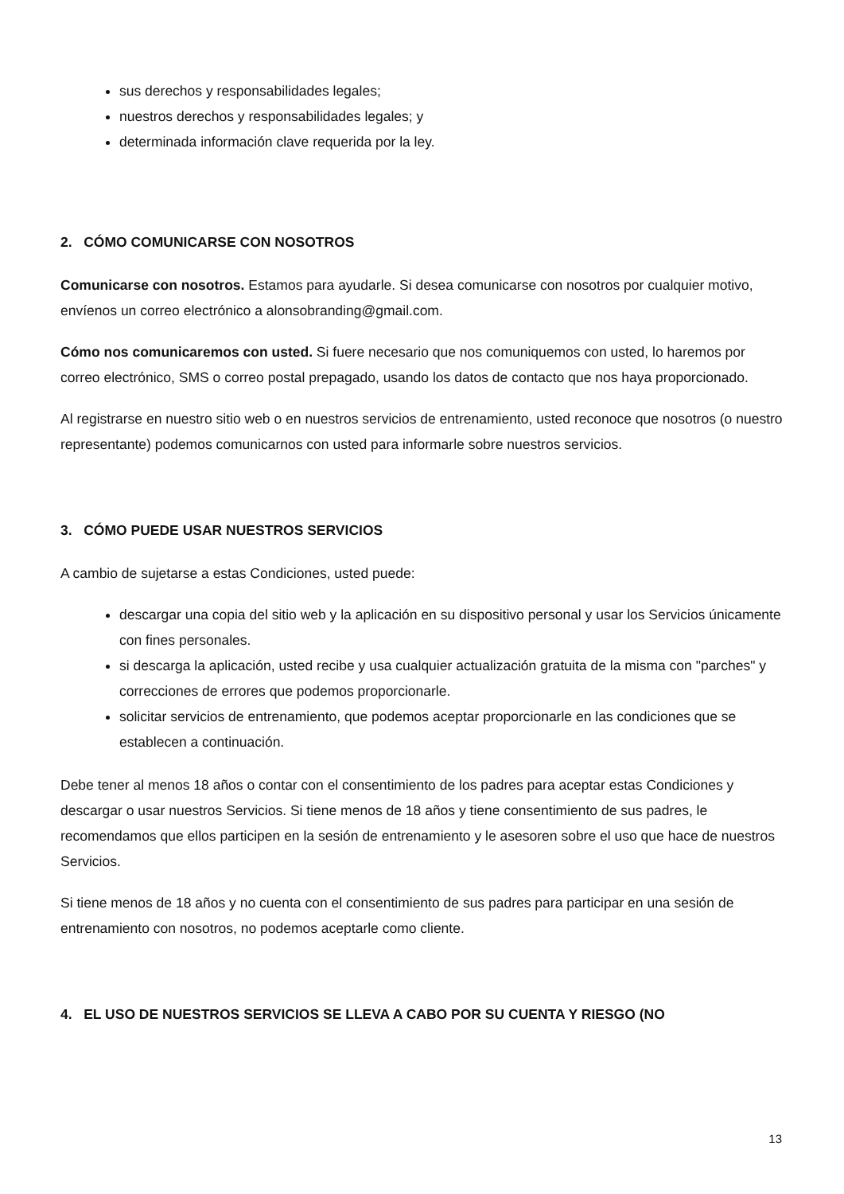sus derechos y responsabilidades legales;
nuestros derechos y responsabilidades legales; y
determinada información clave requerida por la ley.
2. CÓMO COMUNICARSE CON NOSOTROS
Comunicarse con nosotros. Estamos para ayudarle. Si desea comunicarse con nosotros por cualquier motivo, envíenos un correo electrónico a alonsobranding@gmail.com.
Cómo nos comunicaremos con usted. Si fuere necesario que nos comuniquemos con usted, lo haremos por correo electrónico, SMS o correo postal prepagado, usando los datos de contacto que nos haya proporcionado.
Al registrarse en nuestro sitio web o en nuestros servicios de entrenamiento, usted reconoce que nosotros (o nuestro representante) podemos comunicarnos con usted para informarle sobre nuestros servicios.
3. CÓMO PUEDE USAR NUESTROS SERVICIOS
A cambio de sujetarse a estas Condiciones, usted puede:
descargar una copia del sitio web y la aplicación en su dispositivo personal y usar los Servicios únicamente con fines personales.
si descarga la aplicación, usted recibe y usa cualquier actualización gratuita de la misma con "parches" y correcciones de errores que podemos proporcionarle.
solicitar servicios de entrenamiento, que podemos aceptar proporcionarle en las condiciones que se establecen a continuación.
Debe tener al menos 18 años o contar con el consentimiento de los padres para aceptar estas Condiciones y descargar o usar nuestros Servicios. Si tiene menos de 18 años y tiene consentimiento de sus padres, le recomendamos que ellos participen en la sesión de entrenamiento y le asesoren sobre el uso que hace de nuestros Servicios.
Si tiene menos de 18 años y no cuenta con el consentimiento de sus padres para participar en una sesión de entrenamiento con nosotros, no podemos aceptarle como cliente.
4. EL USO DE NUESTROS SERVICIOS SE LLEVA A CABO POR SU CUENTA Y RIESGO (NO
13